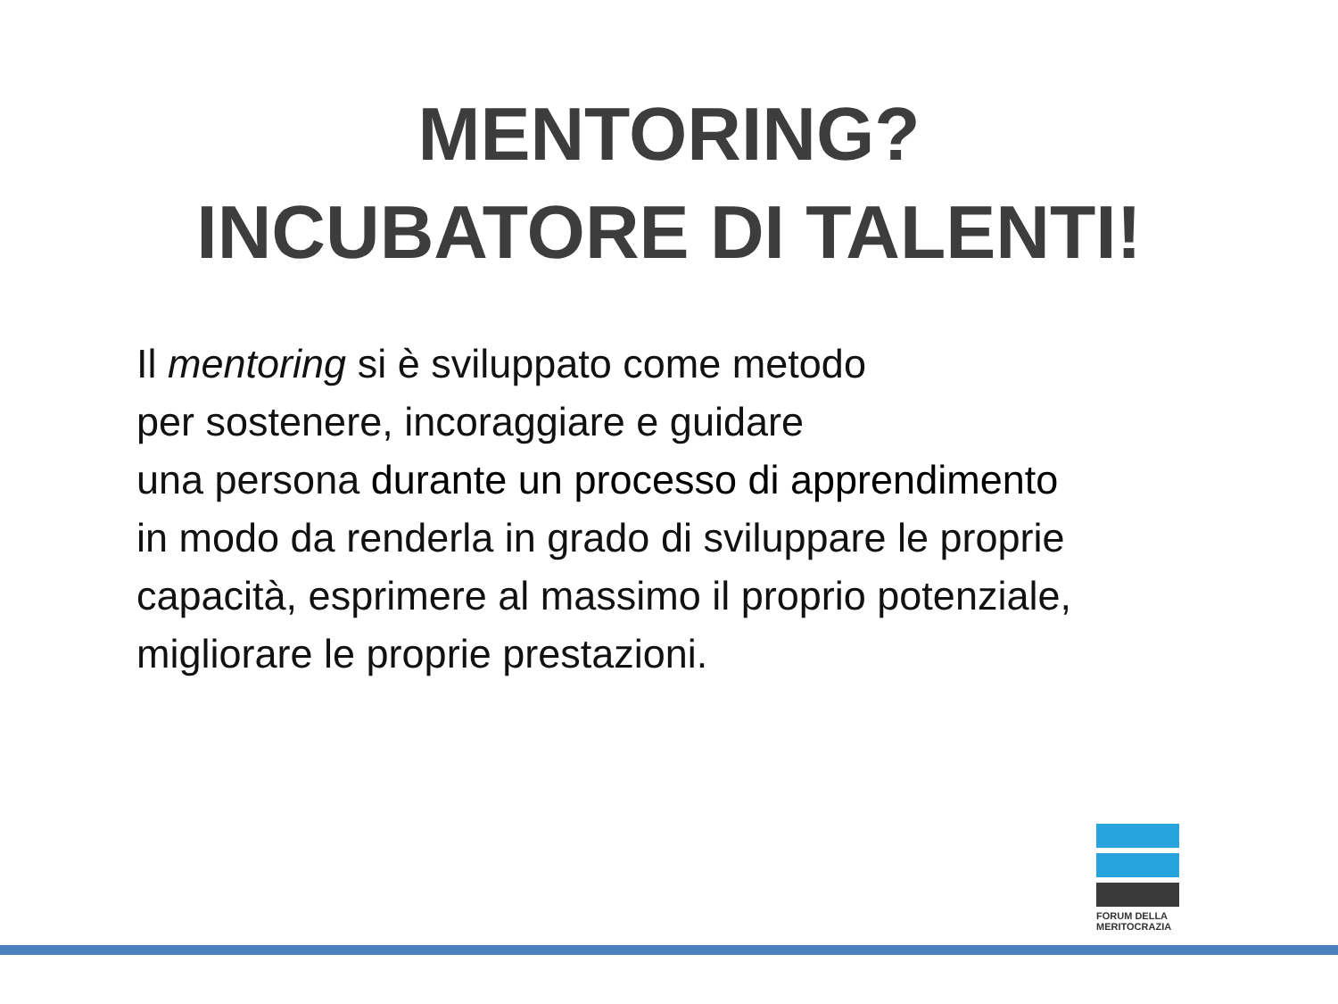MENTORING?
INCUBATORE DI TALENTI!
Il mentoring si è sviluppato come metodo
per sostenere, incoraggiare e guidare
una persona durante un processo di apprendimento
in modo da renderla in grado di sviluppare le proprie
capacità, esprimere al massimo il proprio potenziale,
migliorare le proprie prestazioni.
FORUM DELLA
MERITOCRAZIA